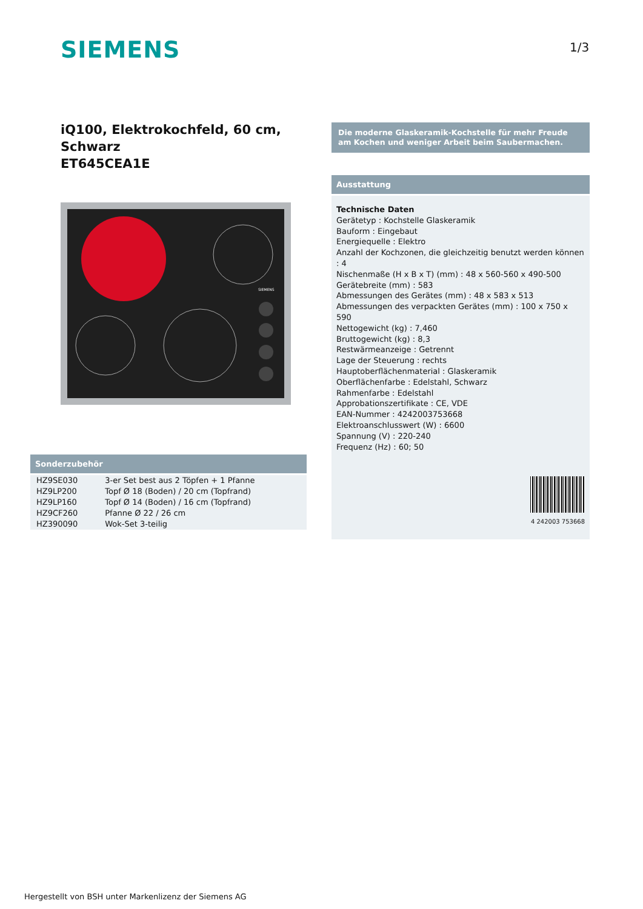SIEMENS 1/3
iQ100, Elektrokochfeld, 60 cm, Schwarz
ET645CEA1E
SIEMENS
Sonderzubehör
| HZ9SE030 | 3-er Set best aus 2 Töpfen + 1 Pfanne |
| HZ9LP200 | Topf Ø 18 (Boden) / 20 cm (Topfrand) |
| HZ9LP160 | Topf Ø 14 (Boden) / 16 cm (Topfrand) |
| HZ9CF260 | Pfanne Ø 22 / 26 cm |
| HZ390090 | Wok-Set 3-teilig |
Die moderne Glaskeramik-Kochstelle für mehr Freude am Kochen und weniger Arbeit beim Saubermachen.
Ausstattung
Technische Daten
Gerätetyp : Kochstelle Glaskeramik
Bauform : Eingebaut
Energiequelle : Elektro
Anzahl der Kochzonen, die gleichzeitig benutzt werden können : 4
Nischenmaße (H x B x T) (mm) : 48 x 560-560 x 490-500
Gerätebreite (mm) : 583
Abmessungen des Gerätes (mm) : 48 x 583 x 513
Abmessungen des verpackten Gerätes (mm) : 100 x 750 x 590
Nettogewicht (kg) : 7,460
Bruttogewicht (kg) : 8,3
Restwärmeanzeige : Getrennt
Lage der Steuerung : rechts
Hauptoberflächenmaterial : Glaskeramik
Oberflächenfarbe : Edelstahl, Schwarz
Rahmenfarbe : Edelstahl
Approbationszertifikate : CE, VDE
EAN-Nummer : 4242003753668
Elektroanschlusswert (W) : 6600
Spannung (V) : 220-240
Frequenz (Hz) : 60; 50
4 242003 753668
Hergestellt von BSH unter Markenlizenz der Siemens AG